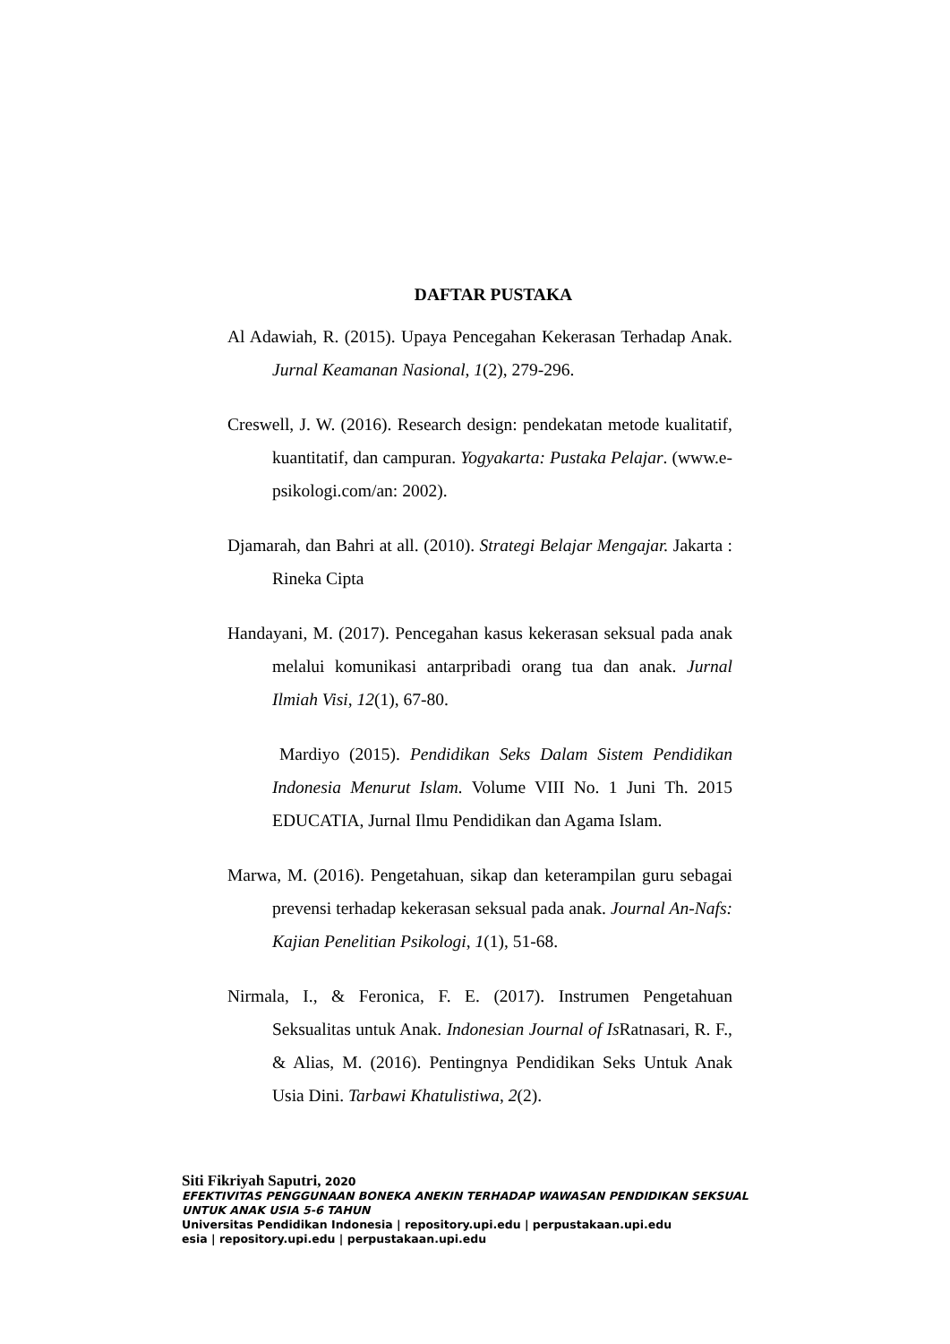DAFTAR PUSTAKA
Al Adawiah, R. (2015). Upaya Pencegahan Kekerasan Terhadap Anak. Jurnal Keamanan Nasional, 1(2), 279-296.
Creswell, J. W. (2016). Research design: pendekatan metode kualitatif, kuantitatif, dan campuran. Yogyakarta: Pustaka Pelajar. (www.e-psikologi.com/an: 2002).
Djamarah, dan Bahri at all. (2010). Strategi Belajar Mengajar. Jakarta : Rineka Cipta
Handayani, M. (2017). Pencegahan kasus kekerasan seksual pada anak melalui komunikasi antarpribadi orang tua dan anak. Jurnal Ilmiah Visi, 12(1), 67-80.
Mardiyo (2015). Pendidikan Seks Dalam Sistem Pendidikan Indonesia Menurut Islam. Volume VIII No. 1 Juni Th. 2015 EDUCATIA, Jurnal Ilmu Pendidikan dan Agama Islam.
Marwa, M. (2016). Pengetahuan, sikap dan keterampilan guru sebagai prevensi terhadap kekerasan seksual pada anak. Journal An-Nafs: Kajian Penelitian Psikologi, 1(1), 51-68.
Nirmala, I., & Feronica, F. E. (2017). Instrumen Pengetahuan Seksualitas untuk Anak. Indonesian Journal of Is Ratnasari, R. F., & Alias, M. (2016). Pentingnya Pendidikan Seks Untuk Anak Usia Dini. Tarbawi Khatulistiwa, 2(2).
Siti Fikriyah Saputri, 2020
EFEKTIVITAS PENGGUNAAN BONEKA ANEKIN TERHADAP WAWASAN PENDIDIKAN SEKSUAL
UNTUK ANAK USIA 5-6 TAHUN
Universitas Pendidikan Indonesia | repository.upi.edu | perpustakaan.upi.edu
esia | repository.upi.edu | perpustakaan.upi.edu